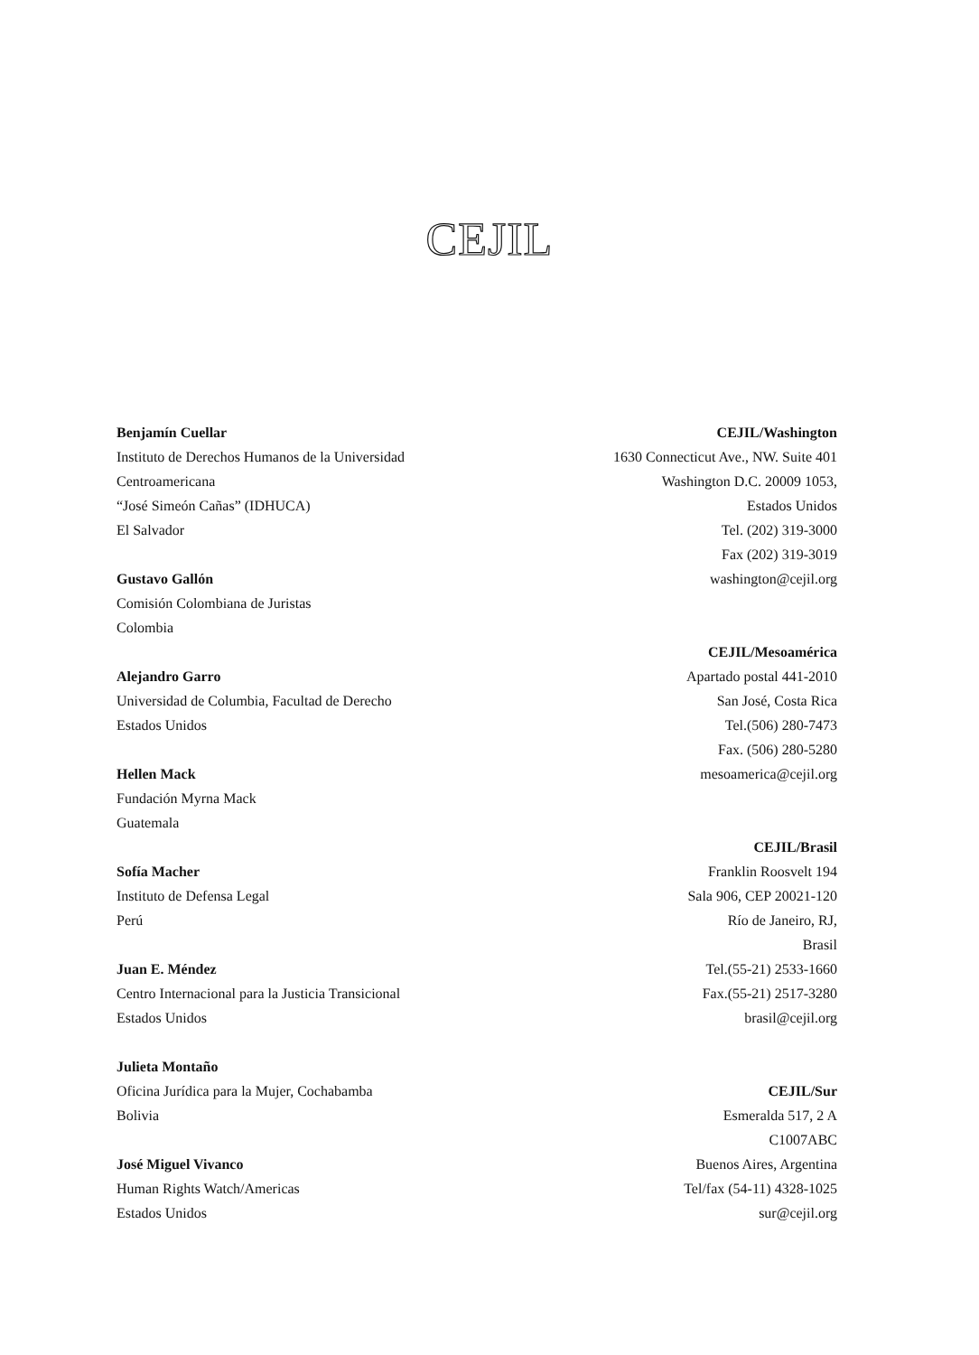CEJIL
Benjamín Cuellar
Instituto de Derechos Humanos de la Universidad
Centroamericana
“José Simeón Cañas” (IDHUCA)
El Salvador
Gustavo Gallón
Comisión Colombiana de Juristas
Colombia
Alejandro Garro
Universidad de Columbia, Facultad de Derecho
Estados Unidos
Hellen Mack
Fundación Myrna Mack
Guatemala
Sofía Macher
Instituto de Defensa Legal
Perú
Juan E. Méndez
Centro Internacional para la Justicia Transicional
Estados Unidos
Julieta Montaño
Oficina Jurídica para la Mujer, Cochabamba
Bolivia
José Miguel Vivanco
Human Rights Watch/Americas
Estados Unidos
CEJIL/Washington
1630 Connecticut Ave., NW. Suite 401
Washington D.C. 20009 1053,
Estados Unidos
Tel. (202) 319-3000
Fax (202) 319-3019
washington@cejil.org
CEJIL/Mesoamérica
Apartado postal 441-2010
San José, Costa Rica
Tel.(506) 280-7473
Fax. (506) 280-5280
mesoamerica@cejil.org
CEJIL/Brasil
Franklin Roosvelt 194
Sala 906, CEP 20021-120
Río de Janeiro, RJ,
Brasil
Tel.(55-21) 2533-1660
Fax.(55-21) 2517-3280
brasil@cejil.org
CEJIL/Sur
Esmeralda 517, 2 A
C1007ABC
Buenos Aires, Argentina
Tel/fax (54-11) 4328-1025
sur@cejil.org